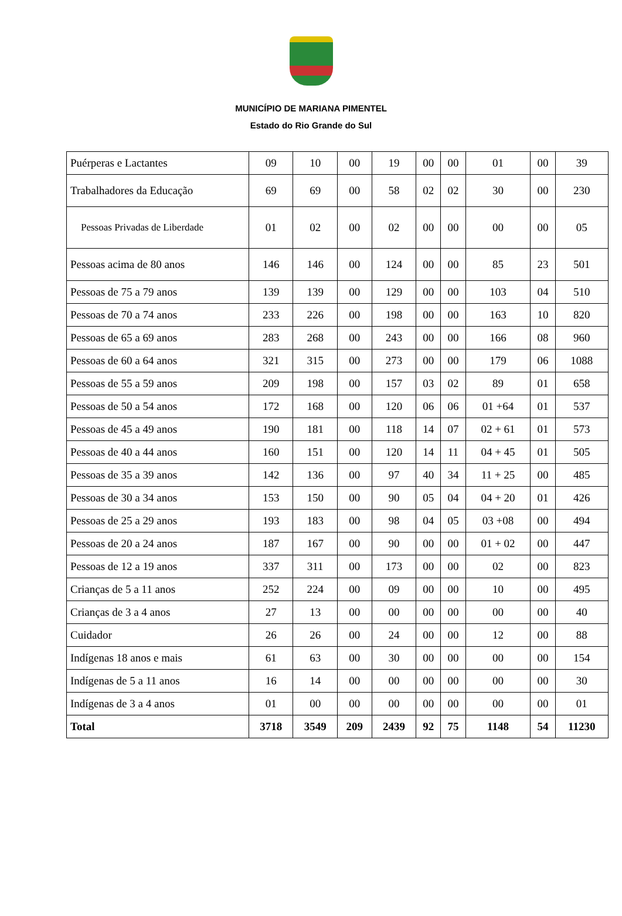MUNICÍPIO DE MARIANA PIMENTEL
Estado do Rio Grande do Sul
| Puérperas e Lactantes | 09 | 10 | 00 | 19 | 00 | 00 | 01 | 00 | 39 |
| Trabalhadores da Educação | 69 | 69 | 00 | 58 | 02 | 02 | 30 | 00 | 230 |
| Pessoas Privadas de Liberdade | 01 | 02 | 00 | 02 | 00 | 00 | 00 | 00 | 05 |
| Pessoas acima de 80 anos | 146 | 146 | 00 | 124 | 00 | 00 | 85 | 23 | 501 |
| Pessoas de 75 a 79 anos | 139 | 139 | 00 | 129 | 00 | 00 | 103 | 04 | 510 |
| Pessoas de 70 a 74 anos | 233 | 226 | 00 | 198 | 00 | 00 | 163 | 10 | 820 |
| Pessoas de 65 a 69 anos | 283 | 268 | 00 | 243 | 00 | 00 | 166 | 08 | 960 |
| Pessoas de 60 a 64 anos | 321 | 315 | 00 | 273 | 00 | 00 | 179 | 06 | 1088 |
| Pessoas de 55 a 59 anos | 209 | 198 | 00 | 157 | 03 | 02 | 89 | 01 | 658 |
| Pessoas de 50 a 54 anos | 172 | 168 | 00 | 120 | 06 | 06 | 01 +64 | 01 | 537 |
| Pessoas de 45 a 49 anos | 190 | 181 | 00 | 118 | 14 | 07 | 02 + 61 | 01 | 573 |
| Pessoas de 40 a 44 anos | 160 | 151 | 00 | 120 | 14 | 11 | 04 + 45 | 01 | 505 |
| Pessoas de 35 a 39 anos | 142 | 136 | 00 | 97 | 40 | 34 | 11 + 25 | 00 | 485 |
| Pessoas de 30 a 34 anos | 153 | 150 | 00 | 90 | 05 | 04 | 04 + 20 | 01 | 426 |
| Pessoas de 25 a 29 anos | 193 | 183 | 00 | 98 | 04 | 05 | 03 +08 | 00 | 494 |
| Pessoas de 20 a 24 anos | 187 | 167 | 00 | 90 | 00 | 00 | 01 + 02 | 00 | 447 |
| Pessoas de 12 a 19 anos | 337 | 311 | 00 | 173 | 00 | 00 | 02 | 00 | 823 |
| Crianças de 5 a 11 anos | 252 | 224 | 00 | 09 | 00 | 00 | 10 | 00 | 495 |
| Crianças de 3 a 4 anos | 27 | 13 | 00 | 00 | 00 | 00 | 00 | 00 | 40 |
| Cuidador | 26 | 26 | 00 | 24 | 00 | 00 | 12 | 00 | 88 |
| Indígenas 18 anos e mais | 61 | 63 | 00 | 30 | 00 | 00 | 00 | 00 | 154 |
| Indígenas de 5 a 11 anos | 16 | 14 | 00 | 00 | 00 | 00 | 00 | 00 | 30 |
| Indígenas de 3 a 4 anos | 01 | 00 | 00 | 00 | 00 | 00 | 00 | 00 | 01 |
| Total | 3718 | 3549 | 209 | 2439 | 92 | 75 | 1148 | 54 | 11230 |